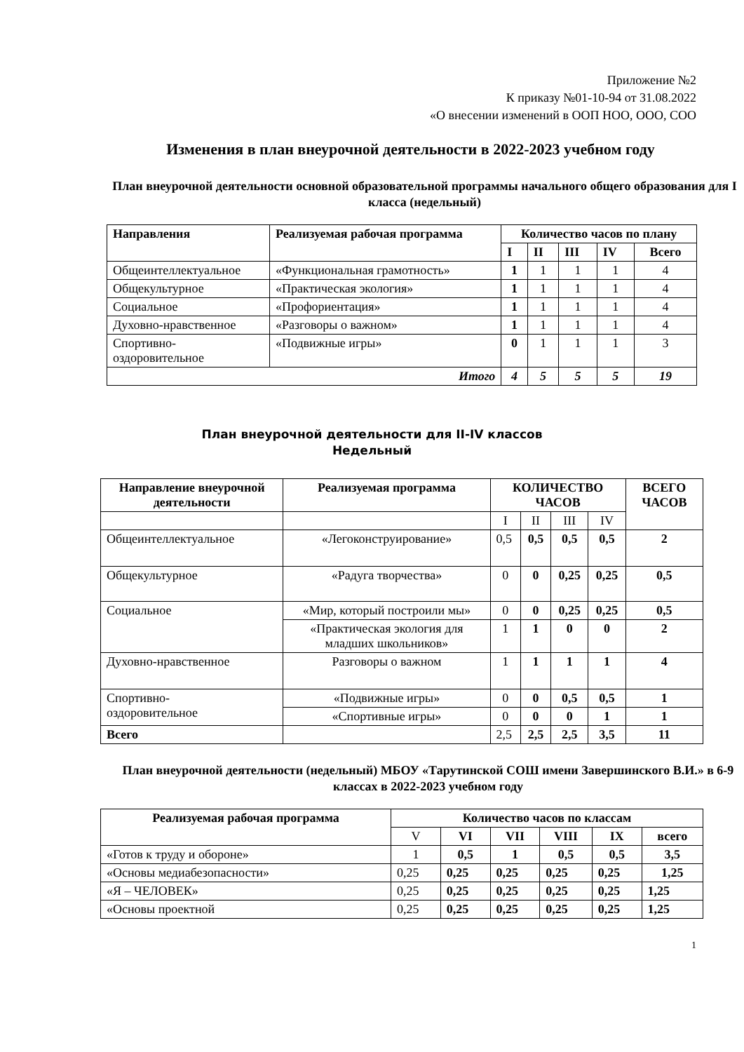Приложение №2
К приказу №01-10-94 от 31.08.2022
«О внесении изменений в ООП НОО, ООО, СОО
Изменения в план внеурочной деятельности в 2022-2023 учебном году
План внеурочной деятельности основной образовательной программы начального общего образования для I класса (недельный)
| Направления | Реализуемая рабочая программа | Количество часов по плану | | | | |
| --- | --- | --- | --- | --- | --- | --- |
| | | I | II | III | IV | Всего |
| Общеинтеллектуальное | «Функциональная грамотность» | 1 | 1 | 1 | 1 | 4 |
| Общекультурное | «Практическая экология» | 1 | 1 | 1 | 1 | 4 |
| Социальное | «Профориентация» | 1 | 1 | 1 | 1 | 4 |
| Духовно-нравственное | «Разговоры о важном» | 1 | 1 | 1 | 1 | 4 |
| Спортивно- оздоровительное | «Подвижные игры» | 0 | 1 | 1 | 1 | 3 |
| Итого | | 4 | 5 | 5 | 5 | 19 |
План внеурочной деятельности для II-IV классов
Недельный
| Направление внеурочной деятельности | Реализуемая программа | КОЛИЧЕСТВО ЧАСОВ | | | | ВСЕГО ЧАСОВ |
| --- | --- | --- | --- | --- | --- | --- |
| | | I | II | III | IV | |
| Общеинтеллектуальное | «Легоконструирование» | 0,5 | 0,5 | 0,5 | 0,5 | 2 |
| Общекультурное | «Радуга творчества» | 0 | 0 | 0,25 | 0,25 | 0,5 |
| Социальное | «Мир, который построили мы» | 0 | 0 | 0,25 | 0,25 | 0,5 |
| | «Практическая экология для младших школьников» | 1 | 1 | 0 | 0 | 2 |
| Духовно-нравственное | Разговоры о важном | 1 | 1 | 1 | 1 | 4 |
| Спортивно- оздоровительное | «Подвижные игры» | 0 | 0 | 0,5 | 0,5 | 1 |
| | «Спортивные игры» | 0 | 0 | 0 | 1 | 1 |
| Всего | | 2,5 | 2,5 | 2,5 | 3,5 | 11 |
План внеурочной деятельности (недельный) МБОУ «Тарутинской СОШ имени Завершинского В.И.» в 6-9 классах в 2022-2023 учебном году
| Реализуемая рабочая программа | Количество часов по классам | | | | | |
| --- | --- | --- | --- | --- | --- | --- |
| | V | VI | VII | VIII | IX | всего |
| «Готов к труду и обороне» | 1 | 0,5 | 1 | 0,5 | 0,5 | 3,5 |
| «Основы медиабезопасности» | 0,25 | 0,25 | 0,25 | 0,25 | 0,25 | 1,25 |
| «Я – ЧЕЛОВЕК» | 0,25 | 0,25 | 0,25 | 0,25 | 0,25 | 1,25 |
| «Основы проектной | 0,25 | 0,25 | 0,25 | 0,25 | 0,25 | 1,25 |
1